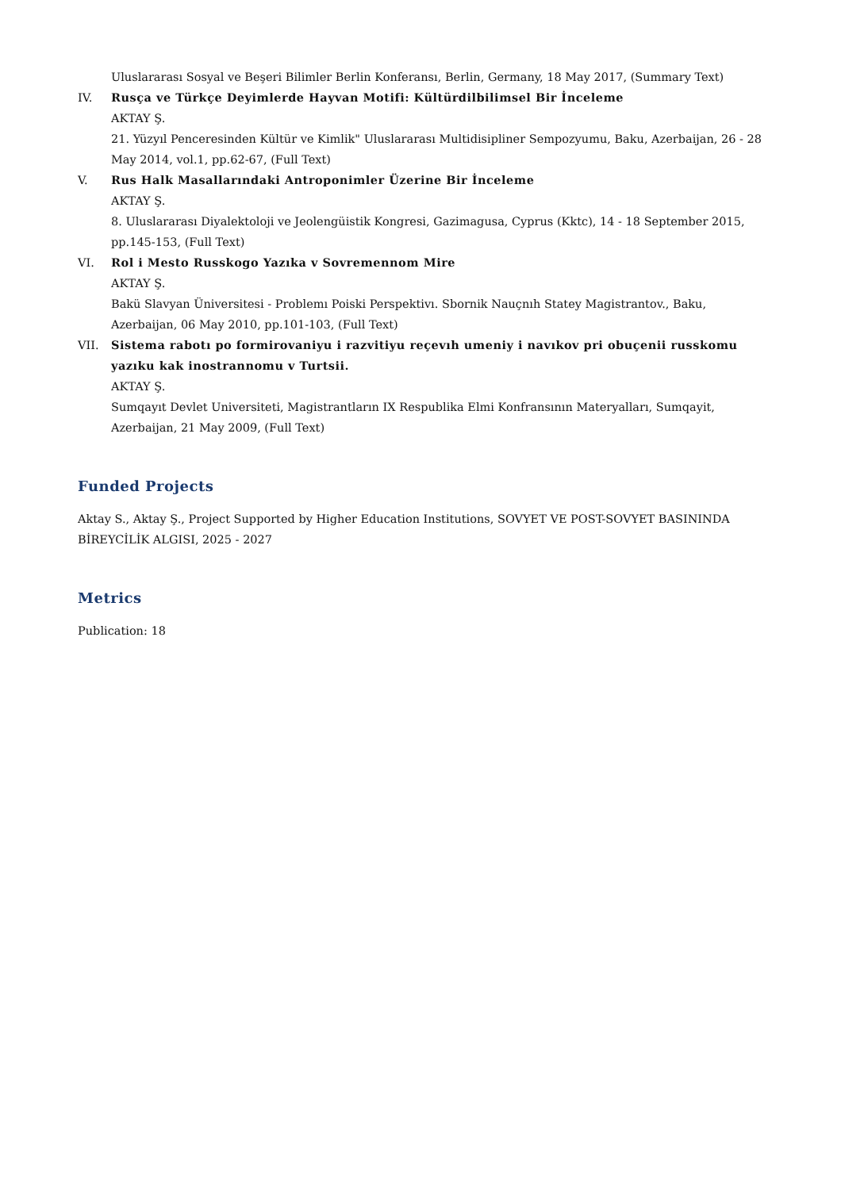Uluslararası Sosyal ve Beşeri Bilimler Berlin Konferansı, Berlin, Germany, 18 May 2017, (Summary Text)
IV. Rusça ve Türkçe Deyimlerde Hayvan Motifi: Kültürdilbilimsel Bir İnceleme
AKTAY Ş.
21. Yüzyıl Penceresinden Kültür ve Kimlik" Uluslararası Multidisipliner Sempozyumu, Baku, Azerbaijan, 26 - 28 May 2014, vol.1, pp.62-67, (Full Text)
V. Rus Halk Masallarındaki Antroponimler Üzerine Bir İnceleme
AKTAY Ş.
8. Uluslararası Diyalektoloji ve Jeolengüistik Kongresi, Gazimagusa, Cyprus (Kktc), 14 - 18 September 2015, pp.145-153, (Full Text)
VI. Rol i Mesto Russkogo Yazıka v Sovremennom Mire
AKTAY Ş.
Bakü Slavyan Üniversitesi - Problemı Poiski Perspektivı. Sbornik Nauçnıh Statey Magistrantov., Baku, Azerbaijan, 06 May 2010, pp.101-103, (Full Text)
VII. Sistema rabotı po formirovaniyu i razvitiyu reçevıh umeniy i navıkov pri obuçenii russkomu yazıku kak inostrannomu v Turtsii.
AKTAY Ş.
Sumqayıt Devlet Universiteti, Magistrantların IX Respublika Elmi Konfransının Materyalları, Sumqayit, Azerbaijan, 21 May 2009, (Full Text)
Funded Projects
Aktay S., Aktay Ş., Project Supported by Higher Education Institutions, SOVYET VE POST-SOVYET BASININDA BİREYCİLİK ALGISI, 2025 - 2027
Metrics
Publication: 18